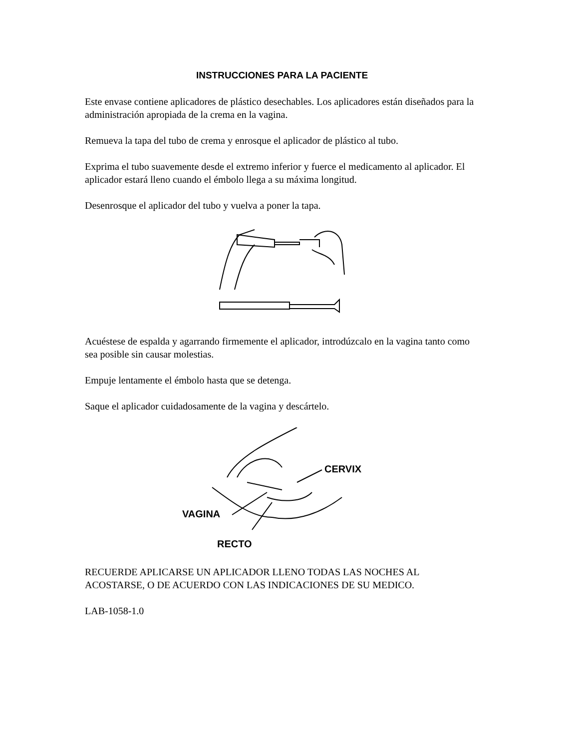INSTRUCCIONES PARA LA PACIENTE
Este envase contiene aplicadores de plástico desechables. Los aplicadores están diseñados para la administración apropiada de la crema en la vagina.
Remueva la tapa del tubo de crema y enrosque el aplicador de plástico al tubo.
Exprima el tubo suavemente desde el extremo inferior y fuerce el medicamento al aplicador. El aplicador estará lleno cuando el émbolo llega a su máxima longitud.
Desenrosque el aplicador del tubo y vuelva a poner la tapa.
Acuéstese de espalda y agarrando firmemente el aplicador, introdúzcalo en la vagina tanto como sea posible sin causar molestias.
Empuje lentamente el émbolo hasta que se detenga.
Saque el aplicador cuidadosamente de la vagina y descártelo.
CERVIX
VAGINA
RECTO
RECUERDE APLICARSE UN APLICADOR LLENO TODAS LAS NOCHES AL ACOSTARSE, O DE ACUERDO CON LAS INDICACIONES DE SU MEDICO.
LAB-1058-1.0